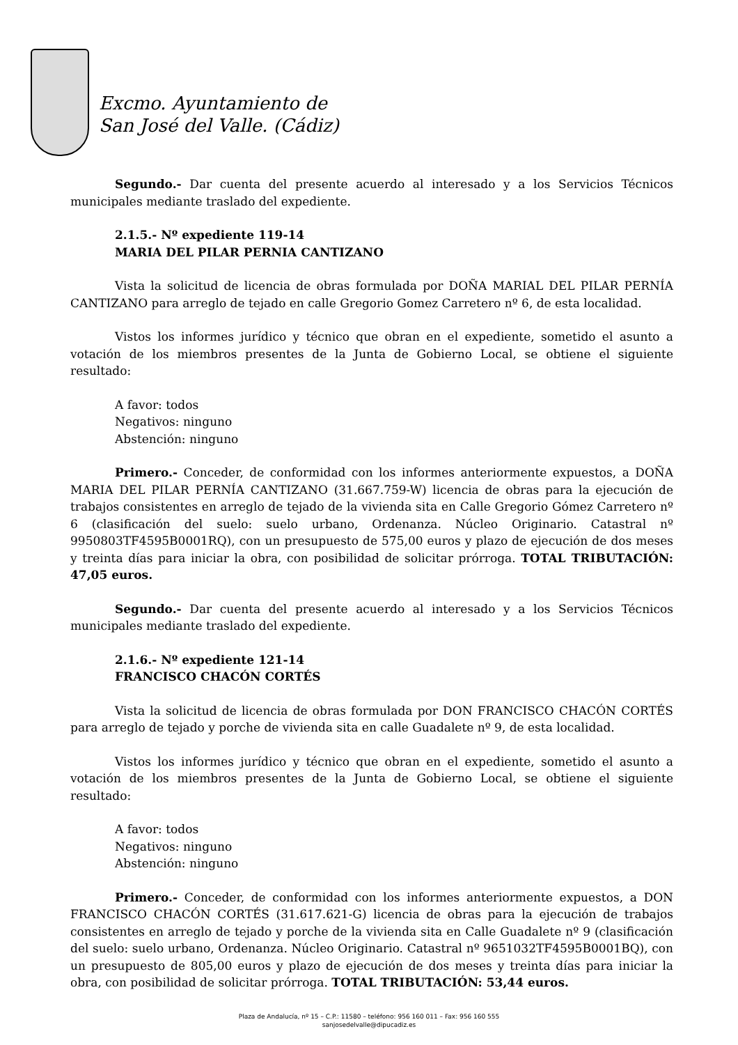Excmo. Ayuntamiento de
San José del Valle. (Cádiz)
Segundo.- Dar cuenta del presente acuerdo al interesado y a los Servicios Técnicos municipales mediante traslado del expediente.
2.1.5.- Nº expediente 119-14
MARIA DEL PILAR PERNIA CANTIZANO
Vista la solicitud de licencia de obras formulada por DOÑA MARIAL DEL PILAR PERNÍA CANTIZANO para arreglo de tejado en calle Gregorio Gomez Carretero nº 6, de esta localidad.
Vistos los informes jurídico y técnico que obran en el expediente, sometido el asunto a votación de los miembros presentes de la Junta de Gobierno Local, se obtiene el siguiente resultado:
A favor: todos
Negativos: ninguno
Abstención: ninguno
Primero.- Conceder, de conformidad con los informes anteriormente expuestos, a DOÑA MARIA DEL PILAR PERNÍA CANTIZANO (31.667.759-W) licencia de obras para la ejecución de trabajos consistentes en arreglo de tejado de la vivienda sita en Calle Gregorio Gómez Carretero nº 6 (clasificación del suelo: suelo urbano, Ordenanza. Núcleo Originario. Catastral nº 9950803TF4595B0001RQ), con un presupuesto de 575,00 euros y plazo de ejecución de dos meses y treinta días para iniciar la obra, con posibilidad de solicitar prórroga. TOTAL TRIBUTACIÓN: 47,05 euros.
Segundo.- Dar cuenta del presente acuerdo al interesado y a los Servicios Técnicos municipales mediante traslado del expediente.
2.1.6.- Nº expediente 121-14
FRANCISCO CHACÓN CORTÉS
Vista la solicitud de licencia de obras formulada por DON FRANCISCO CHACÓN CORTÉS para arreglo de tejado y porche de vivienda sita en calle Guadalete nº 9, de esta localidad.
Vistos los informes jurídico y técnico que obran en el expediente, sometido el asunto a votación de los miembros presentes de la Junta de Gobierno Local, se obtiene el siguiente resultado:
A favor: todos
Negativos: ninguno
Abstención: ninguno
Primero.- Conceder, de conformidad con los informes anteriormente expuestos, a DON FRANCISCO CHACÓN CORTÉS (31.617.621-G) licencia de obras para la ejecución de trabajos consistentes en arreglo de tejado y porche de la vivienda sita en Calle Guadalete nº 9 (clasificación del suelo: suelo urbano, Ordenanza. Núcleo Originario. Catastral nº 9651032TF4595B0001BQ), con un presupuesto de 805,00 euros y plazo de ejecución de dos meses y treinta días para iniciar la obra, con posibilidad de solicitar prórroga. TOTAL TRIBUTACIÓN: 53,44 euros.
Plaza de Andalucía, nº 15 – C.P.: 11580 – teléfono: 956 160 011 – Fax: 956 160 555
sanjosedelvalle@dipucadiz.es